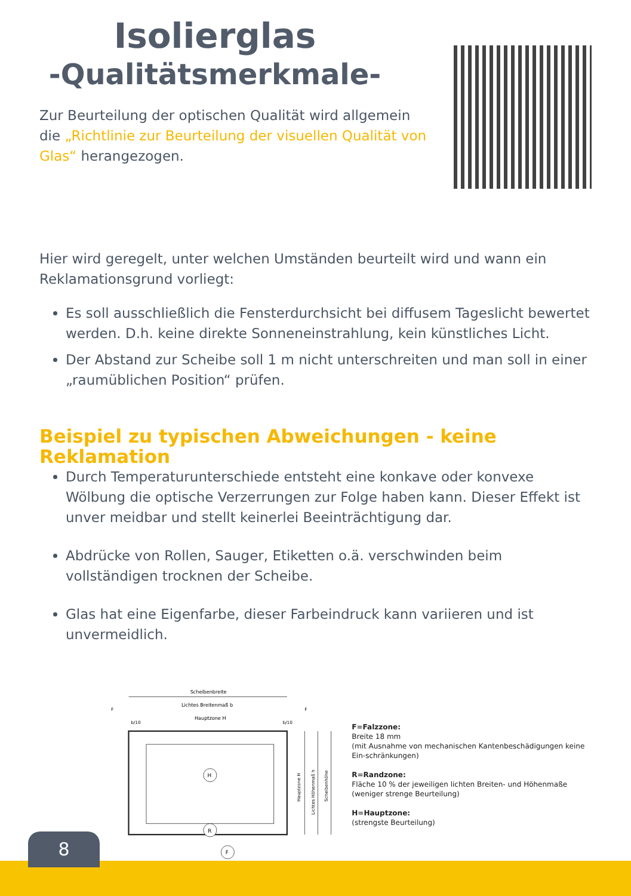Isolierglas
-Qualitätsmerkmale-
Zur Beurteilung der optischen Qualität wird allgemein die „Richtlinie zur Beurteilung der visuellen Qualität von Glas“ herangezogen.
Hier wird geregelt, unter welchen Umständen beurteilt wird und wann ein Reklamationsgrund vorliegt:
Es soll ausschließlich die Fensterdurchsicht bei diffusem Tageslicht bewertet werden. D.h. keine direkte Sonneneinstrahlung, kein künstliches Licht.
Der Abstand zur Scheibe soll 1 m nicht unterschreiten und man soll in einer „raumüblichen Position“ prüfen.
Beispiel zu typischen Abweichungen - keine Reklamation
Durch Temperaturunterschiede entsteht eine konkave oder konvexe Wölbung die optische Verzerrungen zur Folge haben kann. Dieser Effekt ist unver meidbar und stellt keinerlei Beeinträchtigung dar.
Abdrücke von Rollen, Sauger, Etiketten o.ä. verschwinden beim vollständigen trocknen der Scheibe.
Glas hat eine Eigenfarbe, dieser Farbeindruck kann variieren und ist unvermeidlich.
Scheibenbreite
Lichtes Breitenmaß b
Hauptzone H
b/10
b/10
F
F
H
R
F
Hauptzone H
Lichtes Höhenmaß h
Scheibenhöhe
F=Falzzone:
Breite 18 mm
(mit Ausnahme von mechanischen Kantenbeschädigungen keine Ein-schränkungen)
R=Randzone:
Fläche 10 % der jeweiligen lichten Breiten- und Höhenmaße (weniger strenge Beurteilung)
H=Hauptzone:
(strengste Beurteilung)
8